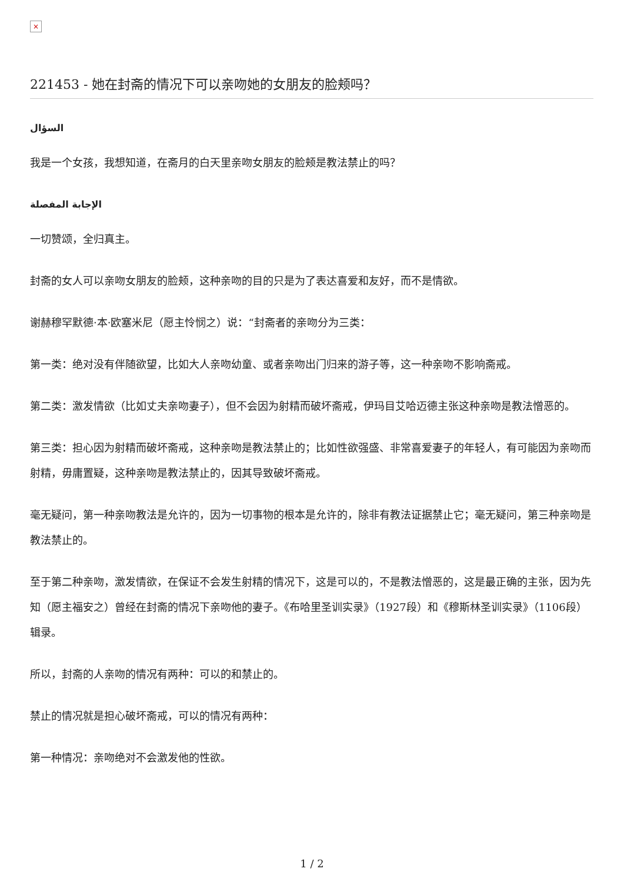×
221453 - 她在封斋的情况下可以亲吻她的女朋友的脸颊吗？
السؤال
我是一个女孩，我想知道，在斋月的白天里亲吻女朋友的脸颊是教法禁止的吗？
الإجابة المفصلة
一切赞颂，全归真主。
封斋的女人可以亲吻女朋友的脸颊，这种亲吻的目的只是为了表达喜爱和友好，而不是情欲。
谢赫穆罕默德·本·欧塞米尼（愿主怜悯之）说：“封斋者的亲吻分为三类：
第一类：绝对没有伴随欲望，比如大人亲吻幼童、或者亲吻出门归来的游子等，这一种亲吻不影响斋戒。
第二类：激发情欲（比如丈夫亲吻妻子），但不会因为射精而破坏斋戒，伊玛目艾哈迈德主张这种亲吻是教法憎恶的。
第三类：担心因为射精而破坏斋戒，这种亲吻是教法禁止的；比如性欲强盛、非常喜爱妻子的年轻人，有可能因为亲吻而射精，毋庸置疑，这种亲吻是教法禁止的，因其导致破坏斋戒。
毫无疑问，第一种亲吻教法是允许的，因为一切事物的根本是允许的，除非有教法证据禁止它；毫无疑问，第三种亲吻是教法禁止的。
至于第二种亲吻，激发情欲，在保证不会发生射精的情况下，这是可以的，不是教法憎恶的，这是最正确的主张，因为先知（愿主福安之）曾经在封斋的情况下亲吻他的妻子。《布哈里圣训实录》（1927段）和《穆斯林圣训实录》（1106段）辑录。
所以，封斋的人亲吻的情况有两种：可以的和禁止的。
禁止的情况就是担心破坏斋戒，可以的情况有两种：
第一种情况：亲吻绝对不会激发他的性欲。
1 / 2